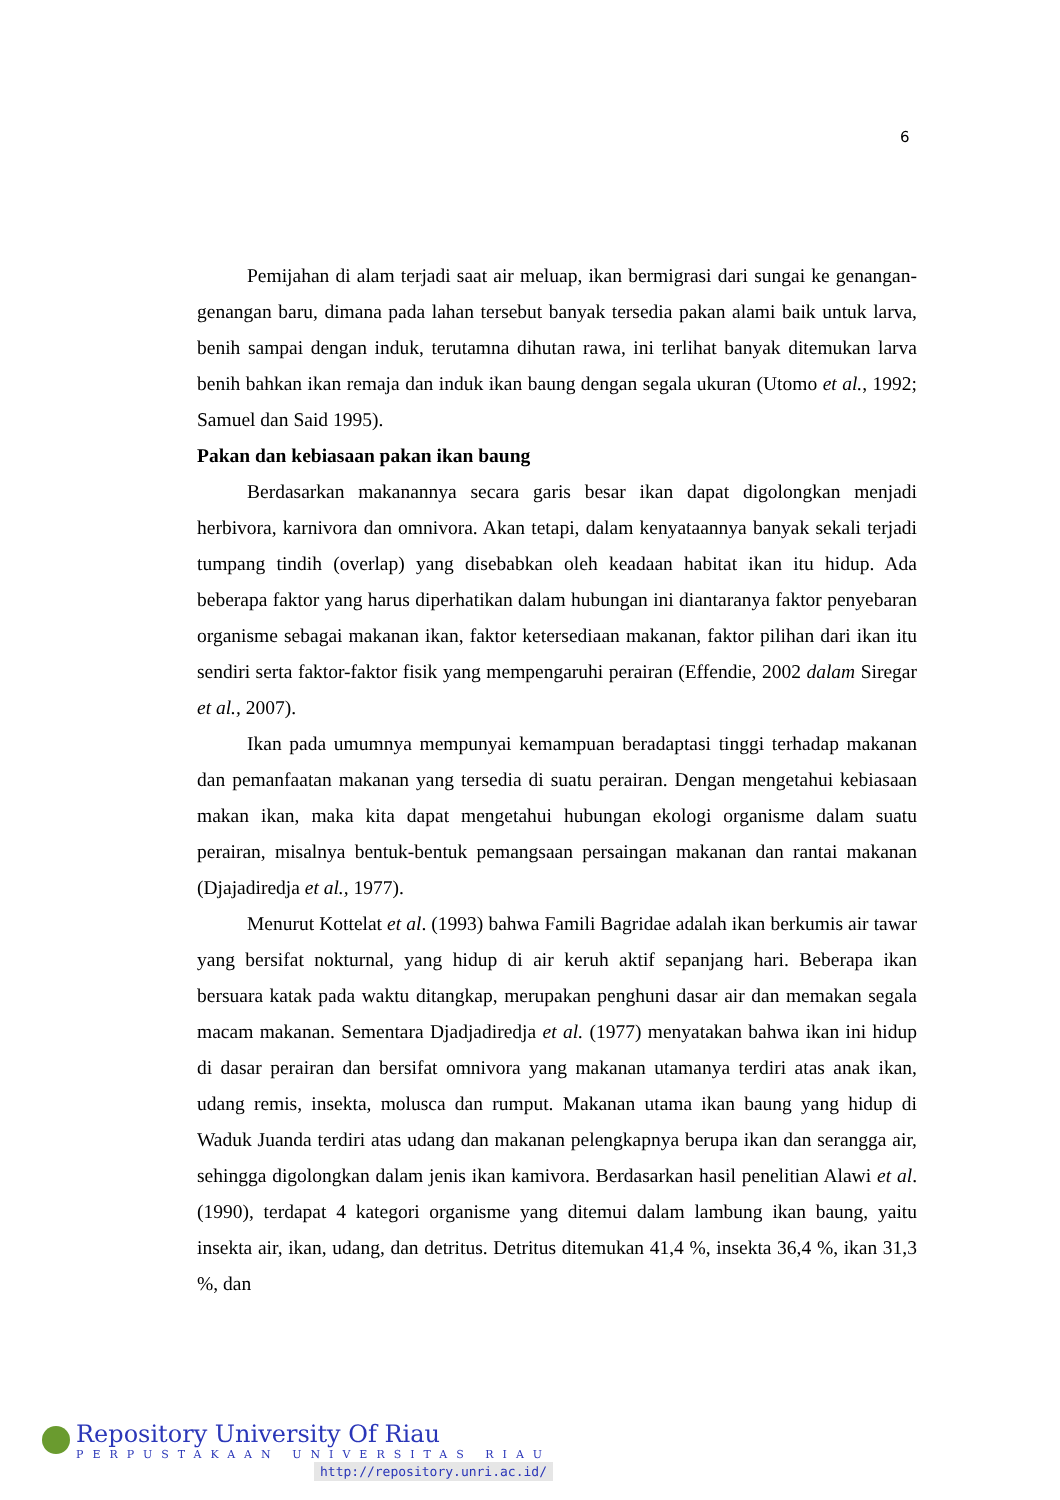6
Pemijahan di alam terjadi saat air meluap, ikan bermigrasi dari sungai ke genangan-genangan baru, dimana pada lahan tersebut banyak tersedia pakan alami baik untuk larva, benih sampai dengan induk, terutamna dihutan rawa, ini terlihat banyak ditemukan larva benih bahkan ikan remaja dan induk ikan baung dengan segala ukuran (Utomo et al., 1992; Samuel dan Said 1995).
Pakan dan kebiasaan pakan ikan baung
Berdasarkan makanannya secara garis besar ikan dapat digolongkan menjadi herbivora, karnivora dan omnivora. Akan tetapi, dalam kenyataannya banyak sekali terjadi tumpang tindih (overlap) yang disebabkan oleh keadaan habitat ikan itu hidup. Ada beberapa faktor yang harus diperhatikan dalam hubungan ini diantaranya faktor penyebaran organisme sebagai makanan ikan, faktor ketersediaan makanan, faktor pilihan dari ikan itu sendiri serta faktor-faktor fisik yang mempengaruhi perairan (Effendie, 2002 dalam Siregar et al., 2007).
Ikan pada umumnya mempunyai kemampuan beradaptasi tinggi terhadap makanan dan pemanfaatan makanan yang tersedia di suatu perairan. Dengan mengetahui kebiasaan makan ikan, maka kita dapat mengetahui hubungan ekologi organisme dalam suatu perairan, misalnya bentuk-bentuk pemangsaan persaingan makanan dan rantai makanan (Djajadiredja et al., 1977).
Menurut Kottelat et al. (1993) bahwa Famili Bagridae adalah ikan berkumis air tawar yang bersifat nokturnal, yang hidup di air keruh aktif sepanjang hari. Beberapa ikan bersuara katak pada waktu ditangkap, merupakan penghuni dasar air dan memakan segala macam makanan. Sementara Djadjadiredja et al. (1977) menyatakan bahwa ikan ini hidup di dasar perairan dan bersifat omnivora yang makanan utamanya terdiri atas anak ikan, udang remis, insekta, molusca dan rumput. Makanan utama ikan baung yang hidup di Waduk Juanda terdiri atas udang dan makanan pelengkapnya berupa ikan dan serangga air, sehingga digolongkan dalam jenis ikan kamivora. Berdasarkan hasil penelitian Alawi et al. (1990), terdapat 4 kategori organisme yang ditemui dalam lambung ikan baung, yaitu insekta air, ikan, udang, dan detritus. Detritus ditemukan 41,4 %, insekta 36,4 %, ikan 31,3 %, dan
Repository University Of Riau
PERPUSTAKAAN UNIVERSITAS RIAU
http://repository.unri.ac.id/